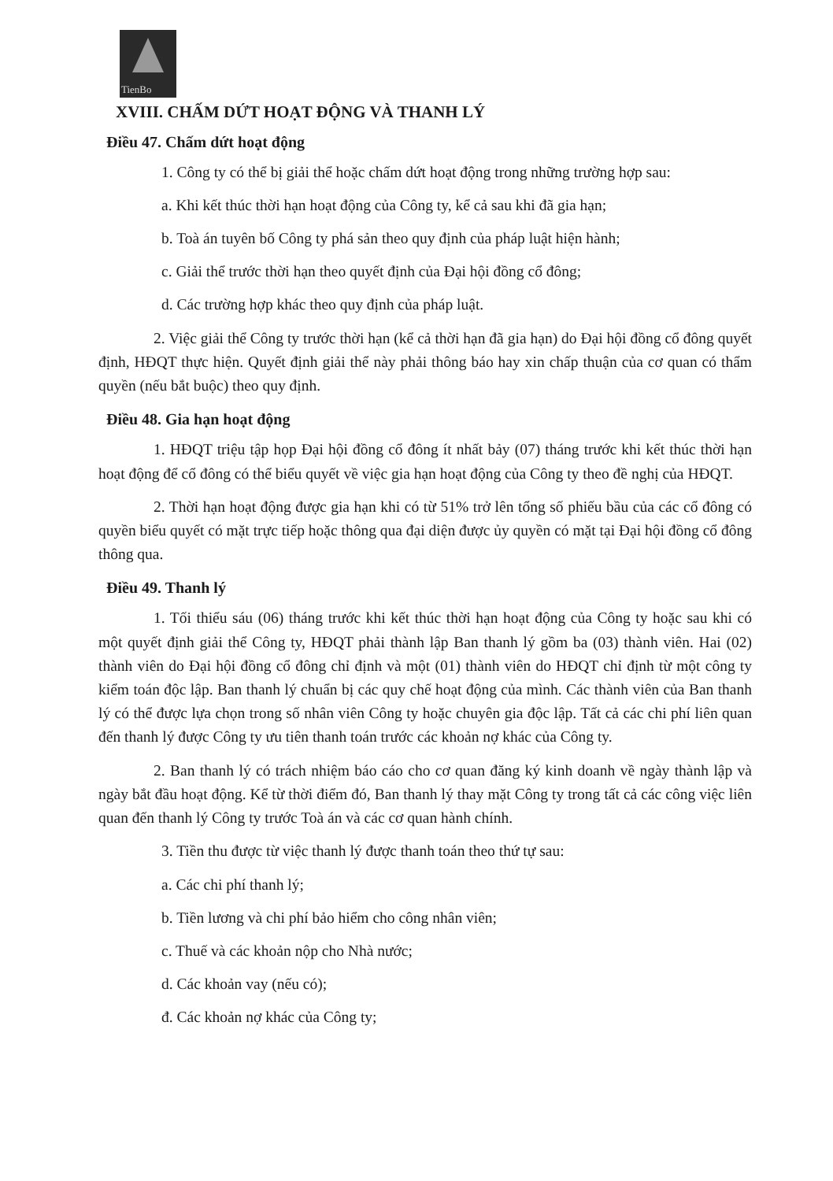TienBo
XVIII. CHẤM DỨT HOẠT ĐỘNG VÀ THANH LÝ
Điều 47. Chấm dứt hoạt động
1. Công ty có thể bị giải thể hoặc chấm dứt hoạt động trong những trường hợp sau:
a. Khi kết thúc thời hạn hoạt động của Công ty, kể cả sau khi đã gia hạn;
b. Toà án tuyên bố Công ty phá sản theo quy định của pháp luật hiện hành;
c. Giải thể trước thời hạn theo quyết định của Đại hội đồng cổ đông;
d. Các trường hợp khác theo quy định của pháp luật.
2. Việc giải thể Công ty trước thời hạn (kể cả thời hạn đã gia hạn) do Đại hội đồng cổ đông quyết định, HĐQT thực hiện. Quyết định giải thể này phải thông báo hay xin chấp thuận của cơ quan có thẩm quyền (nếu bắt buộc) theo quy định.
Điều 48. Gia hạn hoạt động
1. HĐQT triệu tập họp Đại hội đồng cổ đông ít nhất bảy (07) tháng trước khi kết thúc thời hạn hoạt động để cổ đông có thể biểu quyết về việc gia hạn hoạt động của Công ty theo đề nghị của HĐQT.
2. Thời hạn hoạt động được gia hạn khi có từ 51% trở lên tổng số phiếu bầu của các cổ đông có quyền biểu quyết có mặt trực tiếp hoặc thông qua đại diện được ủy quyền có mặt tại Đại hội đồng cổ đông thông qua.
Điều 49. Thanh lý
1. Tối thiểu sáu (06) tháng trước khi kết thúc thời hạn hoạt động của Công ty hoặc sau khi có một quyết định giải thể Công ty, HĐQT phải thành lập Ban thanh lý gồm ba (03) thành viên. Hai (02) thành viên do Đại hội đồng cổ đông chỉ định và một (01) thành viên do HĐQT chỉ định từ một công ty kiểm toán độc lập. Ban thanh lý chuẩn bị các quy chế hoạt động của mình. Các thành viên của Ban thanh lý có thể được lựa chọn trong số nhân viên Công ty hoặc chuyên gia độc lập. Tất cả các chi phí liên quan đến thanh lý được Công ty ưu tiên thanh toán trước các khoản nợ khác của Công ty.
2. Ban thanh lý có trách nhiệm báo cáo cho cơ quan đăng ký kinh doanh về ngày thành lập và ngày bắt đầu hoạt động. Kể từ thời điểm đó, Ban thanh lý thay mặt Công ty trong tất cả các công việc liên quan đến thanh lý Công ty trước Toà án và các cơ quan hành chính.
3. Tiền thu được từ việc thanh lý được thanh toán theo thứ tự sau:
a. Các chi phí thanh lý;
b. Tiền lương và chi phí bảo hiểm cho công nhân viên;
c. Thuế và các khoản nộp cho Nhà nước;
d. Các khoản vay (nếu có);
đ. Các khoản nợ khác của Công ty;